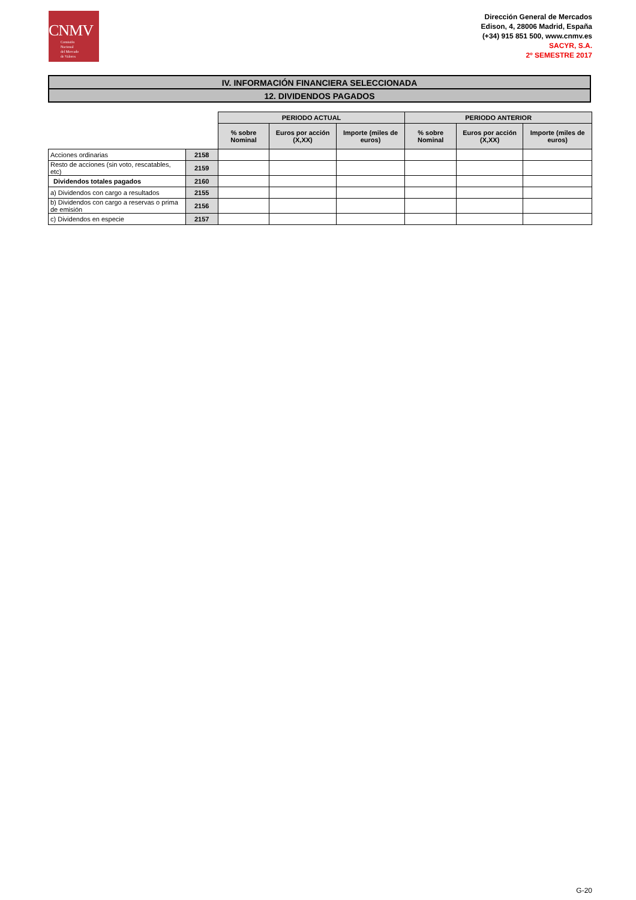CNMV
Comisión
Nacional
del Mercado
de Valores
Dirección General de Mercados
Edison, 4, 28006 Madrid, España
(+34) 915 851 500, www.cnmv.es
SACYR, S.A.
2º SEMESTRE 2017
IV. INFORMACIÓN FINANCIERA SELECCIONADA
12. DIVIDENDOS PAGADOS
| | | PERIODO ACTUAL | | | PERIODO ANTERIOR | | |
| | | % sobre Nominal | Euros por acción (X,XX) | Importe (miles de euros) | % sobre Nominal | Euros por acción (X,XX) | Importe (miles de euros) |
| Acciones ordinarias | 2158 | | | | | | |
| Resto de acciones (sin voto, rescatables, etc) | 2159 | | | | | | |
| Dividendos totales pagados | 2160 | | | | | | |
| a) Dividendos con cargo a resultados | 2155 | | | | | | |
| b) Dividendos con cargo a reservas o prima de emisión | 2156 | | | | | | |
| c) Dividendos en especie | 2157 | | | | | | |
G-20